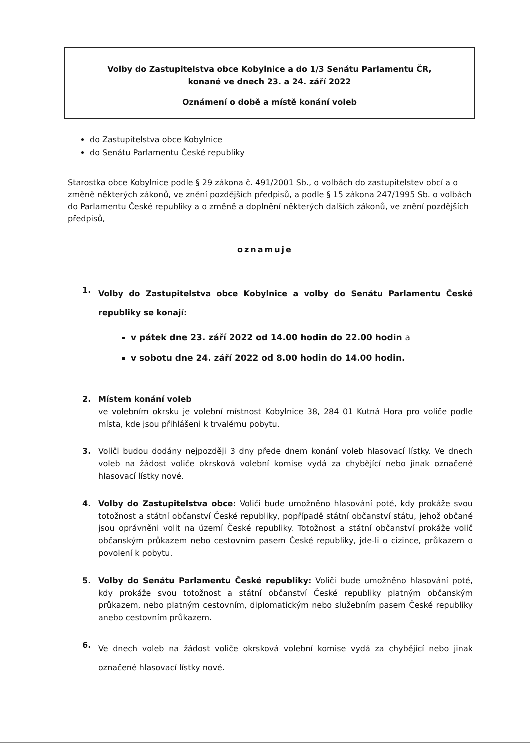Volby do Zastupitelstva obce Kobylnice a do 1/3 Senátu Parlamentu ČR,
konané ve dnech 23. a 24. září 2022
Oznámení o době a místě konání voleb
do Zastupitelstva obce Kobylnice
do Senátu Parlamentu České republiky
Starostka obce Kobylnice podle § 29 zákona č. 491/2001 Sb., o volbách do zastupitelstev obcí a o změně některých zákonů, ve znění pozdějších předpisů, a podle § 15 zákona 247/1995 Sb. o volbách do Parlamentu České republiky a o změně a doplnění některých dalších zákonů, ve znění pozdějších předpisů,
oznamuje
1.
Volby do Zastupitelstva obce Kobylnice a volby do Senátu Parlamentu České republiky se konají:
v pátek dne 23. září 2022 od 14.00 hodin do 22.00 hodin a
v sobotu dne 24. září 2022 od 8.00 hodin do 14.00 hodin.
2. Místem konání voleb
ve volebním okrsku je volební místnost Kobylnice 38, 284 01 Kutná Hora pro voliče podle místa, kde jsou přihlášeni k trvalému pobytu.
3. Voliči budou dodány nejpozději 3 dny přede dnem konání voleb hlasovací lístky. Ve dnech voleb na žádost voliče okrsková volební komise vydá za chybějící nebo jinak označené hlasovací lístky nové.
4. Volby do Zastupitelstva obce: Voliči bude umožněno hlasování poté, kdy prokáže svou totožnost a státní občanství České republiky, popřípadě státní občanství státu, jehož občané jsou oprávněni volit na území České republiky. Totožnost a státní občanství prokáže volič občanským průkazem nebo cestovním pasem České republiky, jde-li o cizince, průkazem o povolení k pobytu.
5. Volby do Senátu Parlamentu České republiky: Voliči bude umožněno hlasování poté, kdy prokáže svou totožnost a státní občanství České republiky platným občanským průkazem, nebo platným cestovním, diplomatickým nebo služebním pasem České republiky anebo cestovním průkazem.
6.
Ve dnech voleb na žádost voliče okrsková volební komise vydá za chybějící nebo jinak označené hlasovací lístky nové.